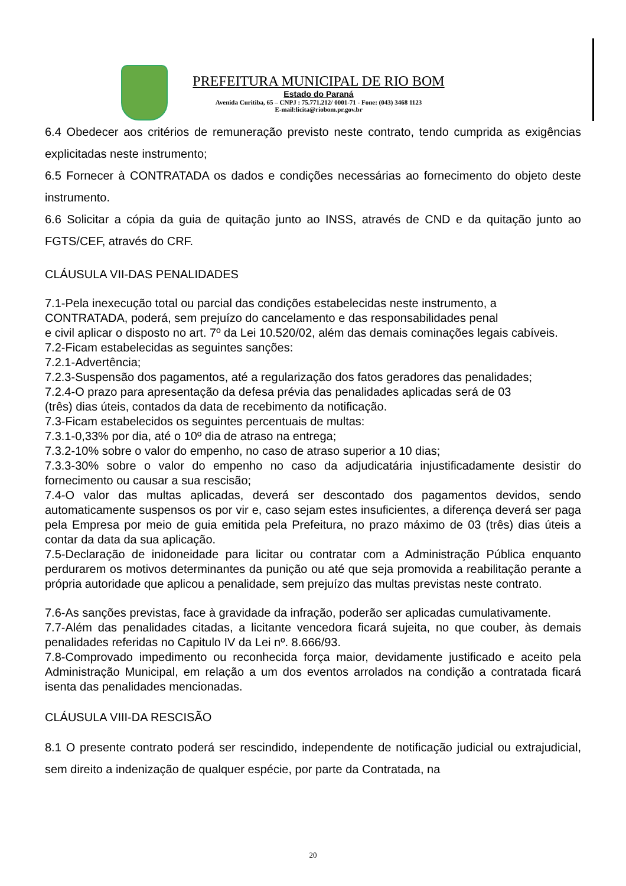PREFEITURA MUNICIPAL DE RIO BOM
Estado do Paraná
Avenida Curitiba, 65 – CNPJ : 75.771.212/ 0001-71 - Fone: (043) 3468 1123
E-mail:licita@riobom.pr.gov.br
6.4 Obedecer aos critérios de remuneração previsto neste contrato, tendo cumprida as exigências explicitadas neste instrumento;
6.5 Fornecer à CONTRATADA os dados e condições necessárias ao fornecimento do objeto deste instrumento.
6.6 Solicitar a cópia da guia de quitação junto ao INSS, através de CND e da quitação junto ao FGTS/CEF, através do CRF.
CLÁUSULA VII-DAS PENALIDADES
7.1-Pela inexecução total ou parcial das condições estabelecidas neste instrumento, a
CONTRATADA, poderá, sem prejuízo do cancelamento e das responsabilidades penal
e civil aplicar o disposto no art. 7º da Lei 10.520/02, além das demais cominações legais cabíveis.
7.2-Ficam estabelecidas as seguintes sanções:
7.2.1-Advertência;
7.2.3-Suspensão dos pagamentos, até a regularização dos fatos geradores das penalidades;
7.2.4-O prazo para apresentação da defesa prévia das penalidades aplicadas será de 03
(três) dias úteis, contados da data de recebimento da notificação.
7.3-Ficam estabelecidos os seguintes percentuais de multas:
7.3.1-0,33% por dia, até o 10º dia de atraso na entrega;
7.3.2-10% sobre o valor do empenho, no caso de atraso superior a 10 dias;
7.3.3-30% sobre o valor do empenho no caso da adjudicatária injustificadamente desistir do fornecimento ou causar a sua rescisão;
7.4-O valor das multas aplicadas, deverá ser descontado dos pagamentos devidos, sendo automaticamente suspensos os por vir e, caso sejam estes insuficientes, a diferença deverá ser paga pela Empresa por meio de guia emitida pela Prefeitura, no prazo máximo de 03 (três) dias úteis a contar da data da sua aplicação.
7.5-Declaração de inidoneidade para licitar ou contratar com a Administração Pública enquanto perdurarem os motivos determinantes da punição ou até que seja promovida a reabilitação perante a própria autoridade que aplicou a penalidade, sem prejuízo das multas previstas neste contrato.
7.6-As sanções previstas, face à gravidade da infração, poderão ser aplicadas cumulativamente.
7.7-Além das penalidades citadas, a licitante vencedora ficará sujeita, no que couber, às demais penalidades referidas no Capitulo IV da Lei nº. 8.666/93.
7.8-Comprovado impedimento ou reconhecida força maior, devidamente justificado e aceito pela Administração Municipal, em relação a um dos eventos arrolados na condição a contratada ficará isenta das penalidades mencionadas.
CLÁUSULA VIII-DA RESCISÃO
8.1 O presente contrato poderá ser rescindido, independente de notificação judicial ou extrajudicial, sem direito a indenização de qualquer espécie, por parte da Contratada, na
20